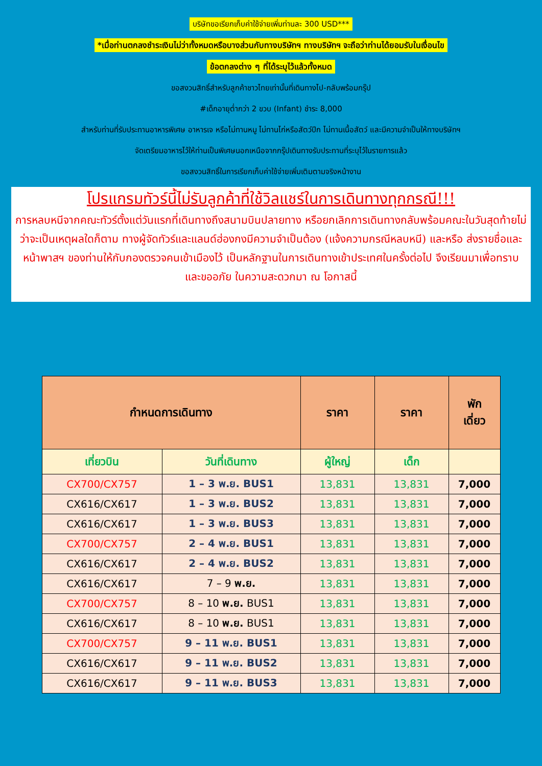บริษัทขอเรียกเก็บค่าใช้จ่ายเพิ่มท่านละ 300 USD***
*เมื่อท่านตกลงชำระเงินไม่ว่าทั้งหมดหรือบางส่วนกับทางบริษัทฯ ทางบริษัทฯ จะถือว่าท่านได้ยอมรับในเงื่อนไข
ข้อตกลงต่าง ๆ ที่ได้ระบุไว้แล้วทั้งหมด
ขอสงวนสิทธิ์สำหรับลูกค้าชาวไทยเท่านั้นที่เดินทางไป-กลับพร้อมกรุ๊ป
#เด็กอายุต่ำกว่า 2 ขวบ (Infant) ชำระ 8,000
สำหรับท่านที่รับประทานอาหารพิเศษ อาหารเจ หรือไม่ทานหมู ไม่ทานไก่หรือสัตว์ปีก ไม่ทานเนื้อสัตว์ และมีความจำเป็นให้ทางบริษัทฯ
จัดเตรียมอาหารไว้ให้ท่านเป็นพิเศษนอกเหนือจากกรุ๊ปเดินทางรับประทานที่ระบุไว้ในรายการแล้ว
ขอสงวนสิทธิ์ในการเรียกเก็บค่าใช้จ่ายเพิ่มเติมตามจริงหน้างาน
โปรแกรมทัวร์นี้ไม่รับลูกค้าที่ใช้วิลแชร์ในการเดินทางทุกกรณี!!!
การหลบหนีจากคณะทัวร์ตั้งแต่วันแรกที่เดินทางถึงสนามบินปลายทาง หรือยกเลิกการเดินทางกลับพร้อมคณะในวันสุดท้ายไม่ว่าจะเป็นเหตุผลใดก็ตาม ทางผู้จัดทัวร์และแลนด์ฮ่องกงมีความจำเป็นต้อง (แจ้งความกรณีหลบหนี) และหรือ ส่งรายชื่อและหน้าพาสฯ ของท่านให้กับกองตรวจคนเข้าเมืองไว้ เป็นหลักฐานในการเดินทางเข้าประเทศในครั้งต่อไป จึงเรียนมาเพื่อทราบ และขออภัย ในความสะดวกมา ณ โอกาสนี้
| กำหนดการเดินทาง | | ราคา | ราคา | พัก เดี่ยว |
| --- | --- | --- | --- | --- |
| เที่ยวบิน | วันที่เดินทาง | ผู้ใหญ่ | เด็ก | |
| CX700/CX757 | 1 – 3 พ.ย. BUS1 | 13,831 | 13,831 | 7,000 |
| CX616/CX617 | 1 – 3 พ.ย. BUS2 | 13,831 | 13,831 | 7,000 |
| CX616/CX617 | 1 – 3 พ.ย. BUS3 | 13,831 | 13,831 | 7,000 |
| CX700/CX757 | 2 – 4 พ.ย. BUS1 | 13,831 | 13,831 | 7,000 |
| CX616/CX617 | 2 – 4 พ.ย. BUS2 | 13,831 | 13,831 | 7,000 |
| CX616/CX617 | 7 – 9 พ.ย. | 13,831 | 13,831 | 7,000 |
| CX700/CX757 | 8 – 10 พ.ย. BUS1 | 13,831 | 13,831 | 7,000 |
| CX616/CX617 | 8 – 10 พ.ย. BUS1 | 13,831 | 13,831 | 7,000 |
| CX700/CX757 | 9 – 11 พ.ย. BUS1 | 13,831 | 13,831 | 7,000 |
| CX616/CX617 | 9 – 11 พ.ย. BUS2 | 13,831 | 13,831 | 7,000 |
| CX616/CX617 | 9 – 11 พ.ย. BUS3 | 13,831 | 13,831 | 7,000 |